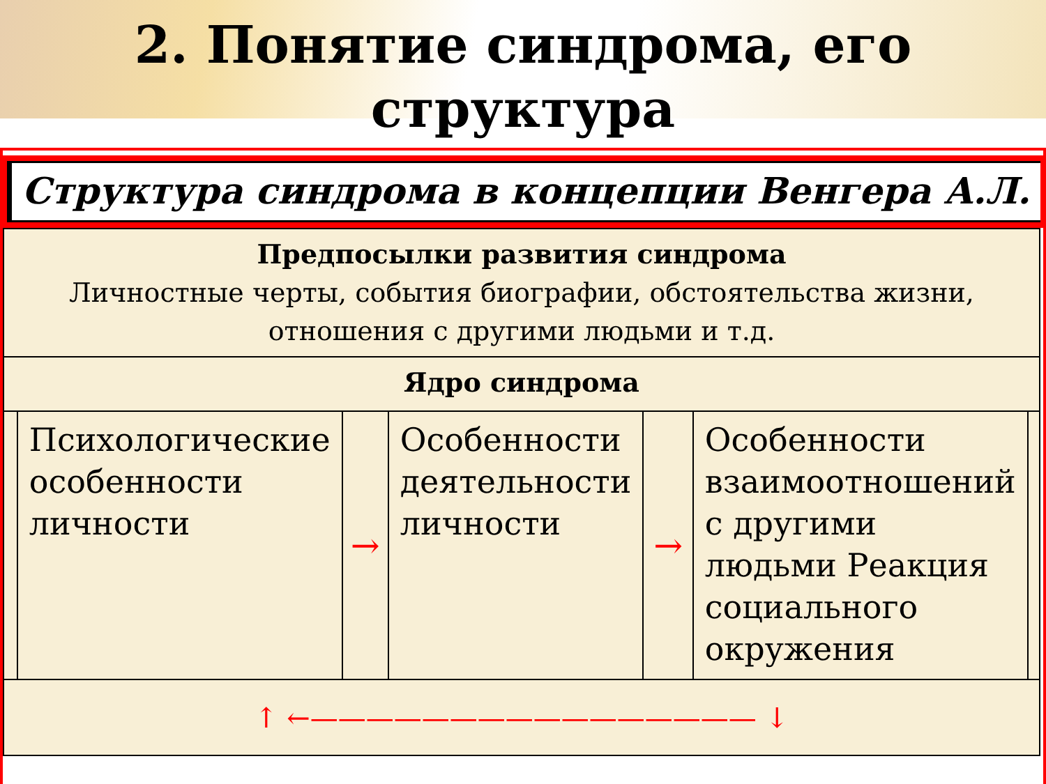2. Понятие синдрома, его
структура
Структура синдрома в концепции Венгера А.Л.
| Предпосылки развития синдрома Личностные черты, события биографии, обстоятельства жизни, отношения с другими людьми и т.д. | | | | | | |
| Ядро синдрома | | | | | | |
| | Психологические особенности личности | → | Особенности деятельности личности | → | Особенности взаимоотношений с другими людьми Реакция социального окружения | |
| ↑ ←———————————————— ↓ | | | | | | |